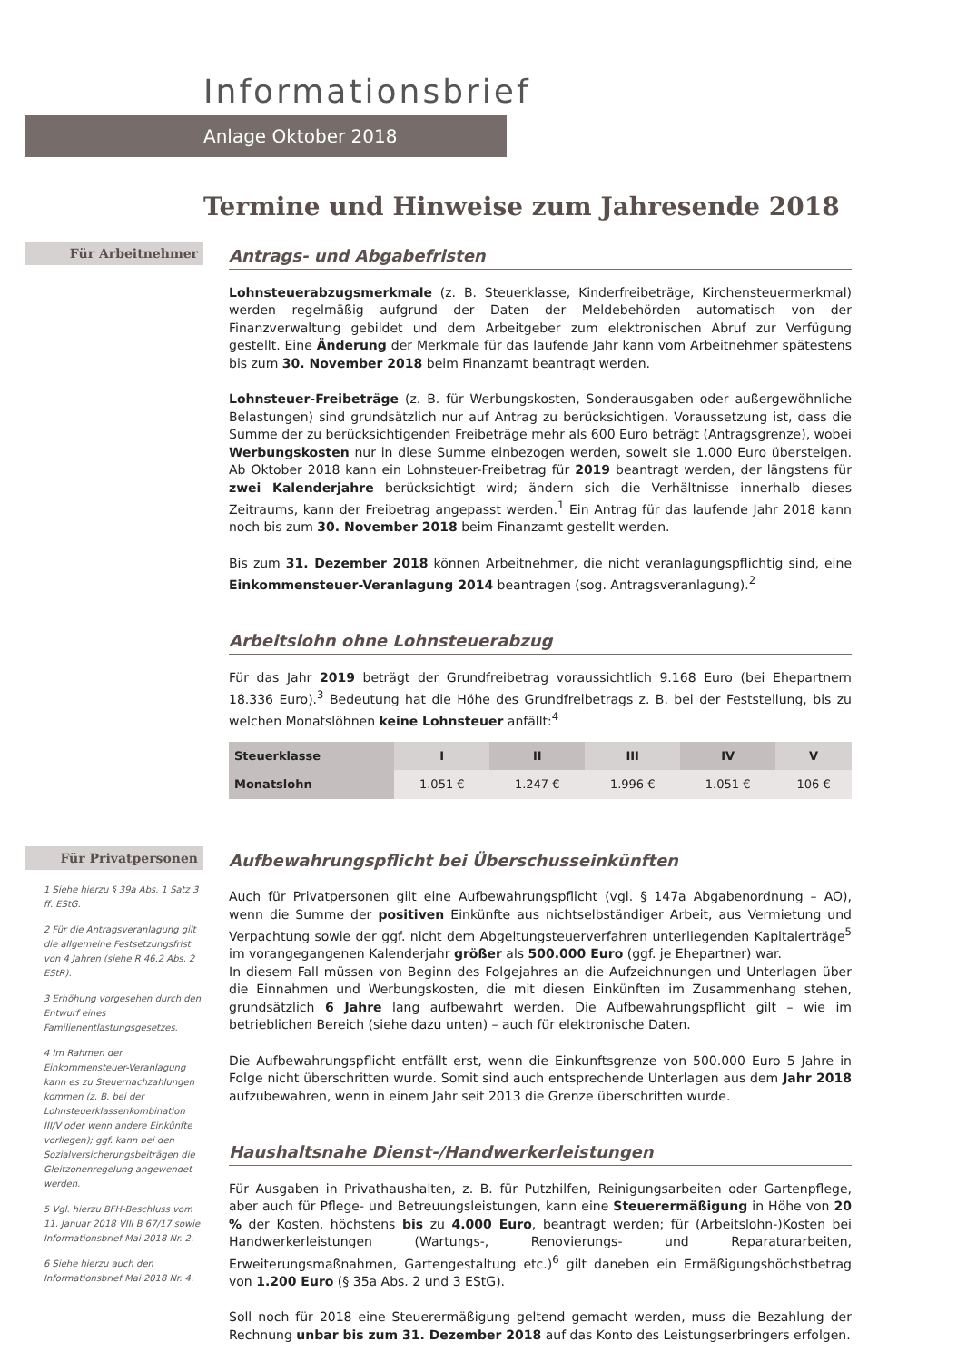Informationsbrief
Anlage Oktober 2018
Termine und Hinweise zum Jahresende 2018
Für Arbeitnehmer
Antrags- und Abgabefristen
Lohnsteuerabzugsmerkmale (z. B. Steuerklasse, Kinderfreibeträge, Kirchensteuermerkmal) werden regelmäßig aufgrund der Daten der Meldebehörden automatisch von der Finanzverwaltung gebildet und dem Arbeitgeber zum elektronischen Abruf zur Verfügung gestellt. Eine Änderung der Merkmale für das laufende Jahr kann vom Arbeitnehmer spätestens bis zum 30. November 2018 beim Finanzamt beantragt werden.
Lohnsteuer-Freibeträge (z. B. für Werbungskosten, Sonderausgaben oder außergewöhnliche Belastungen) sind grundsätzlich nur auf Antrag zu berücksichtigen. Voraussetzung ist, dass die Summe der zu berücksichtigenden Freibeträge mehr als 600 Euro beträgt (Antragsgrenze), wobei Werbungskosten nur in diese Summe einbezogen werden, soweit sie 1.000 Euro übersteigen. Ab Oktober 2018 kann ein Lohnsteuer-Freibetrag für 2019 beantragt werden, der längstens für zwei Kalenderjahre berücksichtigt wird; ändern sich die Verhältnisse innerhalb dieses Zeitraums, kann der Freibetrag angepasst werden.<sup>1</sup> Ein Antrag für das laufende Jahr 2018 kann noch bis zum 30. November 2018 beim Finanzamt gestellt werden.
Bis zum 31. Dezember 2018 können Arbeitnehmer, die nicht veranlagungspflichtig sind, eine Einkommensteuer-Veranlagung 2014 beantragen (sog. Antragsveranlagung).<sup>2</sup>
Arbeitslohn ohne Lohnsteuerabzug
Für das Jahr 2019 beträgt der Grundfreibetrag voraussichtlich 9.168 Euro (bei Ehepartnern 18.336 Euro).<sup>3</sup> Bedeutung hat die Höhe des Grundfreibetrags z. B. bei der Feststellung, bis zu welchen Monatslöhnen keine Lohnsteuer anfällt:<sup>4</sup>
| Steuerklasse | I | II | III | IV | V |
| --- | --- | --- | --- | --- | --- |
| Monatslohn | 1.051 € | 1.247 € | 1.996 € | 1.051 € | 106 € |
Für Privatpersonen
1 Siehe hierzu § 39a Abs. 1 Satz 3 ff. EStG.
2 Für die Antragsveranlagung gilt die allgemeine Festsetzungsfrist von 4 Jahren (siehe R 46.2 Abs. 2 EStR).
3 Erhöhung vorgesehen durch den Entwurf eines Familienentlastungsgesetzes.
4 Im Rahmen der Einkommensteuer-Veranlagung kann es zu Steuernachzahlungen kommen (z. B. bei der Lohnsteuerklassenkombination III/V oder wenn andere Einkünfte vorliegen); ggf. kann bei den Sozialversicherungsbeiträgen die Gleitzonenregelung angewendet werden.
5 Vgl. hierzu BFH-Beschluss vom 11. Januar 2018 VIII B 67/17 sowie Informationsbrief Mai 2018 Nr. 2.
6 Siehe hierzu auch den Informationsbrief Mai 2018 Nr. 4.
Aufbewahrungspflicht bei Überschusseinkünften
Auch für Privatpersonen gilt eine Aufbewahrungspflicht (vgl. § 147a Abgabenordnung – AO), wenn die Summe der positiven Einkünfte aus nichtselbständiger Arbeit, aus Vermietung und Verpachtung sowie der ggf. nicht dem Abgeltungsteuerverfahren unterliegenden Kapitalerträge<sup>5</sup> im vorangegangenen Kalenderjahr größer als 500.000 Euro (ggf. je Ehepartner) war.
In diesem Fall müssen von Beginn des Folgejahres an die Aufzeichnungen und Unterlagen über die Einnahmen und Werbungskosten, die mit diesen Einkünften im Zusammenhang stehen, grundsätzlich 6 Jahre lang aufbewahrt werden. Die Aufbewahrungspflicht gilt – wie im betrieblichen Bereich (siehe dazu unten) – auch für elektronische Daten.
Die Aufbewahrungspflicht entfällt erst, wenn die Einkunftsgrenze von 500.000 Euro 5 Jahre in Folge nicht überschritten wurde. Somit sind auch entsprechende Unterlagen aus dem Jahr 2018 aufzubewahren, wenn in einem Jahr seit 2013 die Grenze überschritten wurde.
Haushaltsnahe Dienst-/Handwerkerleistungen
Für Ausgaben in Privathaushalten, z. B. für Putzhilfen, Reinigungsarbeiten oder Gartenpflege, aber auch für Pflege- und Betreuungsleistungen, kann eine Steuerermäßigung in Höhe von 20 % der Kosten, höchstens bis zu 4.000 Euro, beantragt werden; für (Arbeitslohn-)Kosten bei Handwerkerleistungen (Wartungs-, Renovierungs- und Reparaturarbeiten, Erweiterungsmaßnahmen, Gartengestaltung etc.)<sup>6</sup> gilt daneben ein Ermäßigungshöchstbetrag von 1.200 Euro (§ 35a Abs. 2 und 3 EStG).
Soll noch für 2018 eine Steuerermäßigung geltend gemacht werden, muss die Bezahlung der Rechnung unbar bis zum 31. Dezember 2018 auf das Konto des Leistungserbringers erfolgen.